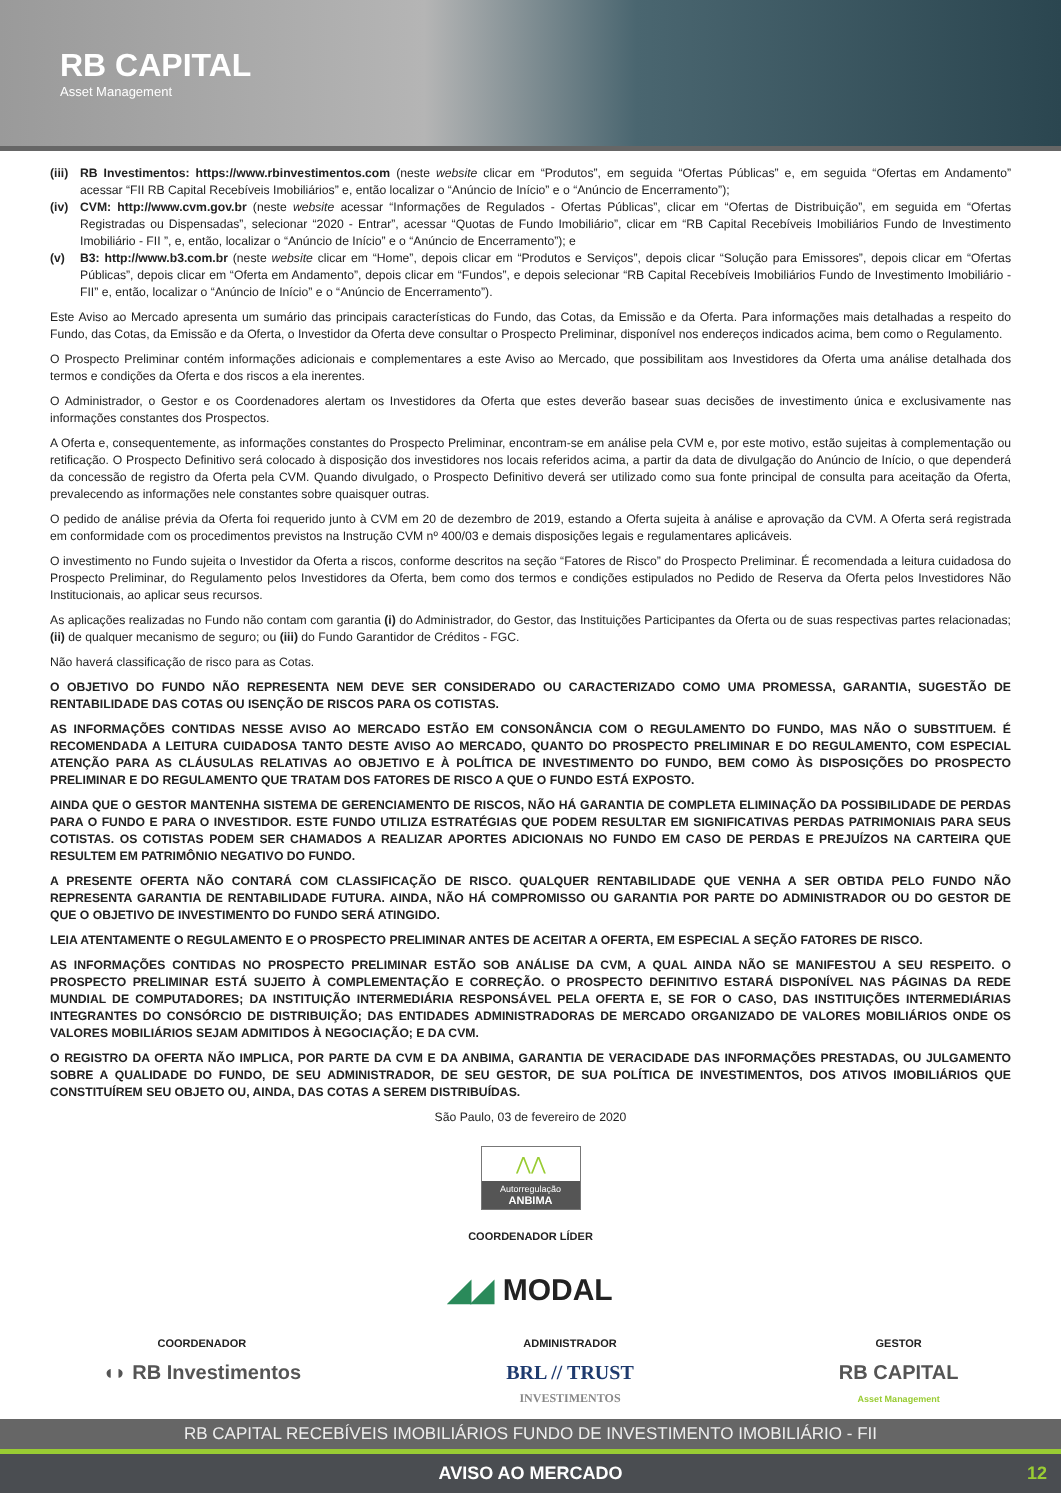RB CAPITAL
Asset Management
(iii)
RB Investimentos: https://www.rbinvestimentos.com (neste website clicar em “Produtos”, em seguida “Ofertas Públicas” e, em seguida “Ofertas em Andamento” acessar “FII RB Capital Recebíveis Imobiliários” e, então localizar o “Anúncio de Início” e o “Anúncio de Encerramento”);
(iv) CVM: http://www.cvm.gov.br (neste website acessar “Informações de Regulados - Ofertas Públicas”, clicar em “Ofertas de Distribuição”, em seguida em “Ofertas Registradas ou Dispensadas”, selecionar “2020 - Entrar”, acessar “Quotas de Fundo Imobiliário”, clicar em “RB Capital Recebíveis Imobiliários Fundo de Investimento Imobiliário - FII ”, e, então, localizar o “Anúncio de Início” e o “Anúncio de Encerramento”); e
(v) B3: http://www.b3.com.br (neste website clicar em “Home”, depois clicar em “Produtos e Serviços”, depois clicar “Solução para Emissores”, depois clicar em “Ofertas Públicas”, depois clicar em “Oferta em Andamento”, depois clicar em “Fundos”, e depois selecionar “RB Capital Recebíveis Imobiliários Fundo de Investimento Imobiliário - FII” e, então, localizar o “Anúncio de Início” e o “Anúncio de Encerramento”).
Este Aviso ao Mercado apresenta um sumário das principais características do Fundo, das Cotas, da Emissão e da Oferta. Para informações mais detalhadas a respeito do Fundo, das Cotas, da Emissão e da Oferta, o Investidor da Oferta deve consultar o Prospecto Preliminar, disponível nos endereços indicados acima, bem como o Regulamento.
O Prospecto Preliminar contém informações adicionais e complementares a este Aviso ao Mercado, que possibilitam aos Investidores da Oferta uma análise detalhada dos termos e condições da Oferta e dos riscos a ela inerentes.
O Administrador, o Gestor e os Coordenadores alertam os Investidores da Oferta que estes deverão basear suas decisões de investimento única e exclusivamente nas informações constantes dos Prospectos.
A Oferta e, consequentemente, as informações constantes do Prospecto Preliminar, encontram-se em análise pela CVM e, por este motivo, estão sujeitas à complementação ou retificação. O Prospecto Definitivo será colocado à disposição dos investidores nos locais referidos acima, a partir da data de divulgação do Anúncio de Início, o que dependerá da concessão de registro da Oferta pela CVM. Quando divulgado, o Prospecto Definitivo deverá ser utilizado como sua fonte principal de consulta para aceitação da Oferta, prevalecendo as informações nele constantes sobre quaisquer outras.
O pedido de análise prévia da Oferta foi requerido junto à CVM em 20 de dezembro de 2019, estando a Oferta sujeita à análise e aprovação da CVM. A Oferta será registrada em conformidade com os procedimentos previstos na Instrução CVM nº 400/03 e demais disposições legais e regulamentares aplicáveis.
O investimento no Fundo sujeita o Investidor da Oferta a riscos, conforme descritos na seção “Fatores de Risco” do Prospecto Preliminar. É recomendada a leitura cuidadosa do Prospecto Preliminar, do Regulamento pelos Investidores da Oferta, bem como dos termos e condições estipulados no Pedido de Reserva da Oferta pelos Investidores Não Institucionais, ao aplicar seus recursos.
As aplicações realizadas no Fundo não contam com garantia (i) do Administrador, do Gestor, das Instituições Participantes da Oferta ou de suas respectivas partes relacionadas; (ii) de qualquer mecanismo de seguro; ou (iii) do Fundo Garantidor de Créditos - FGC.
Não haverá classificação de risco para as Cotas.
O OBJETIVO DO FUNDO NÃO REPRESENTA NEM DEVE SER CONSIDERADO OU CARACTERIZADO COMO UMA PROMESSA, GARANTIA, SUGESTÃO DE RENTABILIDADE DAS COTAS OU ISENÇÃO DE RISCOS PARA OS COTISTAS.
AS INFORMAÇÕES CONTIDAS NESSE AVISO AO MERCADO ESTÃO EM CONSONÂNCIA COM O REGULAMENTO DO FUNDO, MAS NÃO O SUBSTITUEM. É RECOMENDADA A LEITURA CUIDADOSA TANTO DESTE AVISO AO MERCADO, QUANTO DO PROSPECTO PRELIMINAR E DO REGULAMENTO, COM ESPECIAL ATENÇÃO PARA AS CLÁUSULAS RELATIVAS AO OBJETIVO E À POLÍTICA DE INVESTIMENTO DO FUNDO, BEM COMO ÀS DISPOSIÇÕES DO PROSPECTO PRELIMINAR E DO REGULAMENTO QUE TRATAM DOS FATORES DE RISCO A QUE O FUNDO ESTÁ EXPOSTO.
AINDA QUE O GESTOR MANTENHA SISTEMA DE GERENCIAMENTO DE RISCOS, NÃO HÁ GARANTIA DE COMPLETA ELIMINAÇÃO DA POSSIBILIDADE DE PERDAS PARA O FUNDO E PARA O INVESTIDOR. ESTE FUNDO UTILIZA ESTRATÉGIAS QUE PODEM RESULTAR EM SIGNIFICATIVAS PERDAS PATRIMONIAIS PARA SEUS COTISTAS. OS COTISTAS PODEM SER CHAMADOS A REALIZAR APORTES ADICIONAIS NO FUNDO EM CASO DE PERDAS E PREJUÍZOS NA CARTEIRA QUE RESULTEM EM PATRIMÔNIO NEGATIVO DO FUNDO.
A PRESENTE OFERTA NÃO CONTARÁ COM CLASSIFICAÇÃO DE RISCO. QUALQUER RENTABILIDADE QUE VENHA A SER OBTIDA PELO FUNDO NÃO REPRESENTA GARANTIA DE RENTABILIDADE FUTURA. AINDA, NÃO HÁ COMPROMISSO OU GARANTIA POR PARTE DO ADMINISTRADOR OU DO GESTOR DE QUE O OBJETIVO DE INVESTIMENTO DO FUNDO SERÁ ATINGIDO.
LEIA ATENTAMENTE O REGULAMENTO E O PROSPECTO PRELIMINAR ANTES DE ACEITAR A OFERTA, EM ESPECIAL A SEÇÃO FATORES DE RISCO.
AS INFORMAÇÕES CONTIDAS NO PROSPECTO PRELIMINAR ESTÃO SOB ANÁLISE DA CVM, A QUAL AINDA NÃO SE MANIFESTOU A SEU RESPEITO. O PROSPECTO PRELIMINAR ESTÁ SUJEITO À COMPLEMENTAÇÃO E CORREÇÃO. O PROSPECTO DEFINITIVO ESTARÁ DISPONÍVEL NAS PÁGINAS DA REDE MUNDIAL DE COMPUTADORES; DA INSTITUIÇÃO INTERMEDIÁRIA RESPONSÁVEL PELA OFERTA E, SE FOR O CASO, DAS INSTITUIÇÕES INTERMEDIÁRIAS INTEGRANTES DO CONSÓRCIO DE DISTRIBUIÇÃO; DAS ENTIDADES ADMINISTRADORAS DE MERCADO ORGANIZADO DE VALORES MOBILIÁRIOS ONDE OS VALORES MOBILIÁRIOS SEJAM ADMITIDOS À NEGOCIAÇÃO; E DA CVM.
O REGISTRO DA OFERTA NÃO IMPLICA, POR PARTE DA CVM E DA ANBIMA, GARANTIA DE VERACIDADE DAS INFORMAÇÕES PRESTADAS, OU JULGAMENTO SOBRE A QUALIDADE DO FUNDO, DE SEU ADMINISTRADOR, DE SEU GESTOR, DE SUA POLÍTICA DE INVESTIMENTOS, DOS ATIVOS IMOBILIÁRIOS QUE CONSTITUÍREM SEU OBJETO OU, AINDA, DAS COTAS A SEREM DISTRIBUÍDAS.
São Paulo, 03 de fevereiro de 2020
⋀⋀
Autorregulação
ANBIMA
COORDENADOR LÍDER
◢◢ MODAL
COORDENADOR
◖◗ RB Investimentos
ADMINISTRADOR
BRL // TRUST
INVESTIMENTOS
GESTOR
RB CAPITAL
Asset Management
RB CAPITAL RECEBÍVEIS IMOBILIÁRIOS FUNDO DE INVESTIMENTO IMOBILIÁRIO - FII
AVISO AO MERCADO 12